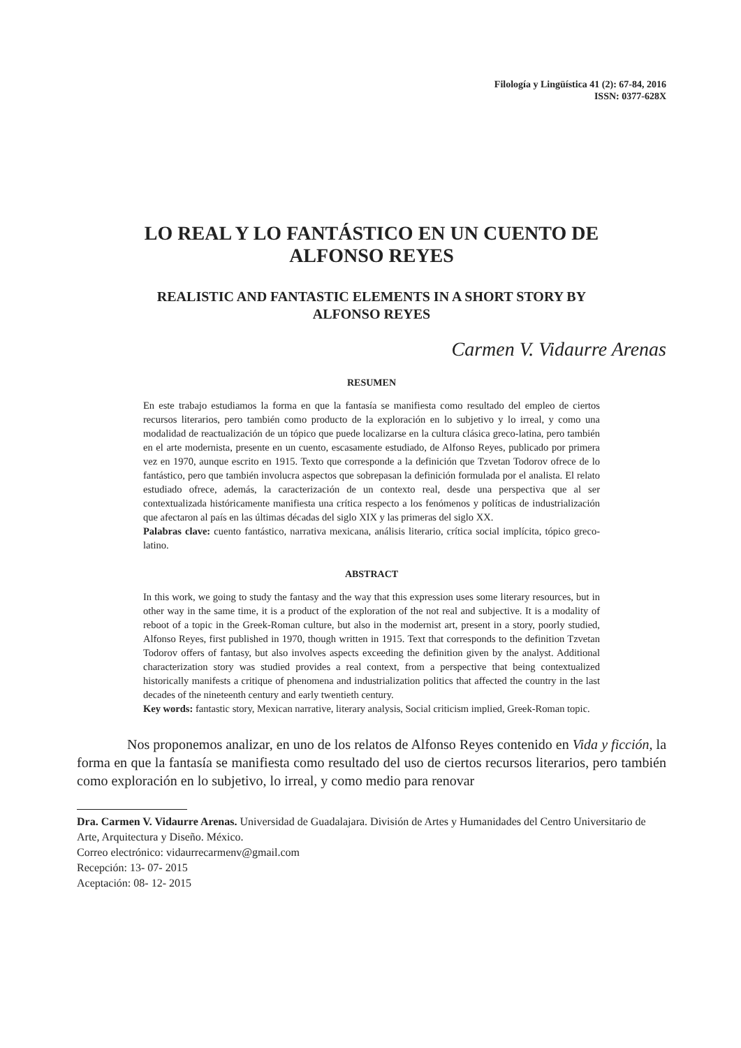Filología y Lingüística 41 (2): 67-84, 2016
ISSN: 0377-628X
LO REAL Y LO FANTÁSTICO EN UN CUENTO DE
ALFONSO REYES
REALISTIC AND FANTASTIC ELEMENTS IN A SHORT STORY BY
ALFONSO REYES
Carmen V. Vidaurre Arenas
RESUMEN
En este trabajo estudiamos la forma en que la fantasía se manifiesta como resultado del empleo de ciertos recursos literarios, pero también como producto de la exploración en lo subjetivo y lo irreal, y como una modalidad de reactualización de un tópico que puede localizarse en la cultura clásica greco-latina, pero también en el arte modernista, presente en un cuento, escasamente estudiado, de Alfonso Reyes, publicado por primera vez en 1970, aunque escrito en 1915. Texto que corresponde a la definición que Tzvetan Todorov ofrece de lo fantástico, pero que también involucra aspectos que sobrepasan la definición formulada por el analista. El relato estudiado ofrece, además, la caracterización de un contexto real, desde una perspectiva que al ser contextualizada históricamente manifiesta una crítica respecto a los fenómenos y políticas de industrialización que afectaron al país en las últimas décadas del siglo XIX y las primeras del siglo XX.
Palabras clave: cuento fantástico, narrativa mexicana, análisis literario, crítica social implícita, tópico greco-latino.
ABSTRACT
In this work, we going to study the fantasy and the way that this expression uses some literary resources, but in other way in the same time, it is a product of the exploration of the not real and subjective. It is a modality of reboot of a topic in the Greek-Roman culture, but also in the modernist art, present in a story, poorly studied, Alfonso Reyes, first published in 1970, though written in 1915. Text that corresponds to the definition Tzvetan Todorov offers of fantasy, but also involves aspects exceeding the definition given by the analyst. Additional characterization story was studied provides a real context, from a perspective that being contextualized historically manifests a critique of phenomena and industrialization politics that affected the country in the last decades of the nineteenth century and early twentieth century.
Key words: fantastic story, Mexican narrative, literary analysis, Social criticism implied, Greek-Roman topic.
Nos proponemos analizar, en uno de los relatos de Alfonso Reyes contenido en Vida y ficción, la forma en que la fantasía se manifiesta como resultado del uso de ciertos recursos literarios, pero también como exploración en lo subjetivo, lo irreal, y como medio para renovar
Dra. Carmen V. Vidaurre Arenas. Universidad de Guadalajara. División de Artes y Humanidades del Centro Universitario de Arte, Arquitectura y Diseño. México.
Correo electrónico: vidaurrecarmenv@gmail.com
Recepción: 13- 07- 2015
Aceptación: 08- 12- 2015